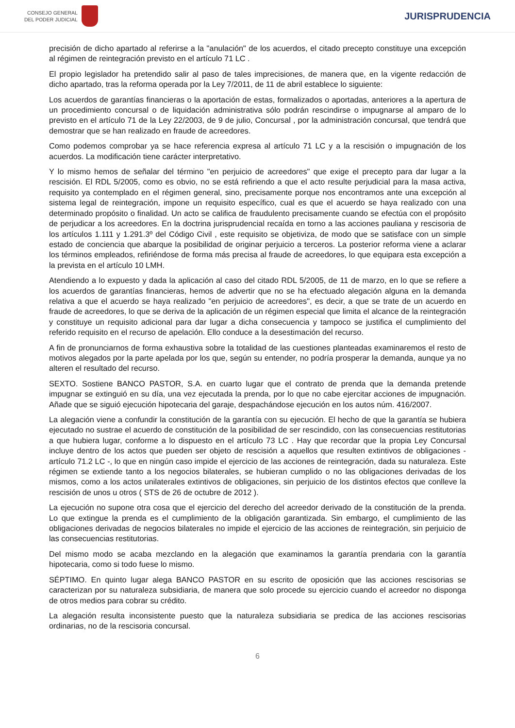CONSEJO GENERAL
DEL PODER JUDICIAL
JURISPRUDENCIA
precisión de dicho apartado al referirse a la "anulación" de los acuerdos, el citado precepto constituye una excepción al régimen de reintegración previsto en el artículo 71 LC .
El propio legislador ha pretendido salir al paso de tales imprecisiones, de manera que, en la vigente redacción de dicho apartado, tras la reforma operada por la Ley 7/2011, de 11 de abril establece lo siguiente:
Los acuerdos de garantías financieras o la aportación de estas, formalizados o aportadas, anteriores a la apertura de un procedimiento concursal o de liquidación administrativa sólo podrán rescindirse o impugnarse al amparo de lo previsto en el artículo 71 de la Ley 22/2003, de 9 de julio, Concursal , por la administración concursal, que tendrá que demostrar que se han realizado en fraude de acreedores.
Como podemos comprobar ya se hace referencia expresa al artículo 71 LC y a la rescisión o impugnación de los acuerdos. La modificación tiene carácter interpretativo.
Y lo mismo hemos de señalar del término "en perjuicio de acreedores" que exige el precepto para dar lugar a la rescisión. El RDL 5/2005, como es obvio, no se está refiriendo a que el acto resulte perjudicial para la masa activa, requisito ya contemplado en el régimen general, sino, precisamente porque nos encontramos ante una excepción al sistema legal de reintegración, impone un requisito específico, cual es que el acuerdo se haya realizado con una determinado propósito o finalidad. Un acto se califica de fraudulento precisamente cuando se efectúa con el propósito de perjudicar a los acreedores. En la doctrina jurisprudencial recaída en torno a las acciones pauliana y rescisoria de los artículos 1.111 y 1.291.3º del Código Civil , este requisito se objetiviza, de modo que se satisface con un simple estado de conciencia que abarque la posibilidad de originar perjuicio a terceros. La posterior reforma viene a aclarar los términos empleados, refiriéndose de forma más precisa al fraude de acreedores, lo que equipara esta excepción a la prevista en el artículo 10 LMH.
Atendiendo a lo expuesto y dada la aplicación al caso del citado RDL 5/2005, de 11 de marzo, en lo que se refiere a los acuerdos de garantías financieras, hemos de advertir que no se ha efectuado alegación alguna en la demanda relativa a que el acuerdo se haya realizado "en perjuicio de acreedores", es decir, a que se trate de un acuerdo en fraude de acreedores, lo que se deriva de la aplicación de un régimen especial que limita el alcance de la reintegración y constituye un requisito adicional para dar lugar a dicha consecuencia y tampoco se justifica el cumplimiento del referido requisito en el recurso de apelación. Ello conduce a la desestimación del recurso.
A fin de pronunciarnos de forma exhaustiva sobre la totalidad de las cuestiones planteadas examinaremos el resto de motivos alegados por la parte apelada por los que, según su entender, no podría prosperar la demanda, aunque ya no alteren el resultado del recurso.
SEXTO. Sostiene BANCO PASTOR, S.A. en cuarto lugar que el contrato de prenda que la demanda pretende impugnar se extinguió en su día, una vez ejecutada la prenda, por lo que no cabe ejercitar acciones de impugnación. Añade que se siguió ejecución hipotecaria del garaje, despachándose ejecución en los autos núm. 416/2007.
La alegación viene a confundir la constitución de la garantía con su ejecución. El hecho de que la garantía se hubiera ejecutado no sustrae el acuerdo de constitución de la posibilidad de ser rescindido, con las consecuencias restitutorias a que hubiera lugar, conforme a lo dispuesto en el artículo 73 LC . Hay que recordar que la propia Ley Concursal incluye dentro de los actos que pueden ser objeto de rescisión a aquellos que resulten extintivos de obligaciones - artículo 71.2 LC -, lo que en ningún caso impide el ejercicio de las acciones de reintegración, dada su naturaleza. Este régimen se extiende tanto a los negocios bilaterales, se hubieran cumplido o no las obligaciones derivadas de los mismos, como a los actos unilaterales extintivos de obligaciones, sin perjuicio de los distintos efectos que conlleve la rescisión de unos u otros ( STS de 26 de octubre de 2012 ).
La ejecución no supone otra cosa que el ejercicio del derecho del acreedor derivado de la constitución de la prenda. Lo que extingue la prenda es el cumplimiento de la obligación garantizada. Sin embargo, el cumplimiento de las obligaciones derivadas de negocios bilaterales no impide el ejercicio de las acciones de reintegración, sin perjuicio de las consecuencias restitutorias.
Del mismo modo se acaba mezclando en la alegación que examinamos la garantía prendaria con la garantía hipotecaria, como si todo fuese lo mismo.
SÉPTIMO. En quinto lugar alega BANCO PASTOR en su escrito de oposición que las acciones rescisorias se caracterizan por su naturaleza subsidiaria, de manera que solo procede su ejercicio cuando el acreedor no disponga de otros medios para cobrar su crédito.
La alegación resulta inconsistente puesto que la naturaleza subsidiaria se predica de las acciones rescisorias ordinarias, no de la rescisoria concursal.
6